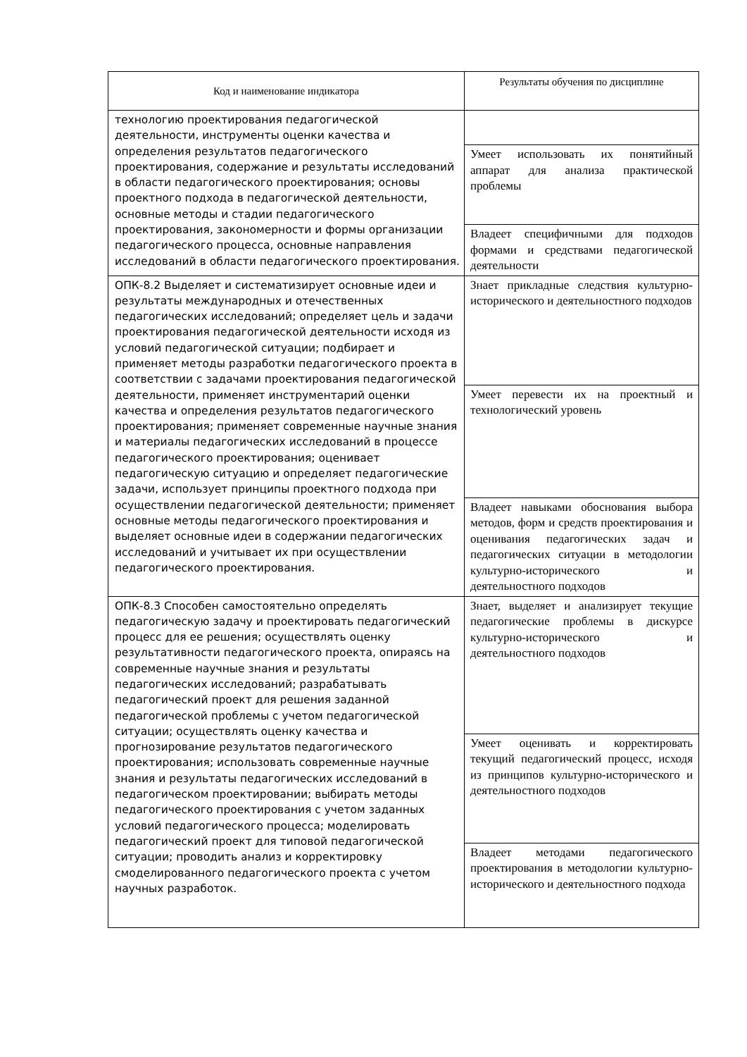| Код и наименование индикатора | Результаты обучения по дисциплине |
| --- | --- |
| технологию проектирования педагогической деятельности, инструменты оценки качества и определения результатов педагогического проектирования, содержание и результаты исследований в области педагогического проектирования; основы проектного подхода в педагогической деятельности, основные методы и стадии педагогического проектирования, закономерности и формы организации педагогического процесса, основные направления исследований в области педагогического проектирования. | |
| | Умеет использовать их понятийный аппарат для анализа практической проблемы |
| | Владеет специфичными для подходов формами и средствами педагогической деятельности |
| ОПК-8.2 Выделяет и систематизирует основные идеи и результаты международных и отечественных педагогических исследований; определяет цель и задачи проектирования педагогической деятельности исходя из условий педагогической ситуации; подбирает и применяет методы разработки педагогического проекта в соответствии с задачами проектирования педагогической деятельности, применяет инструментарий оценки качества и определения результатов педагогического проектирования; применяет современные научные знания и материалы педагогических исследований в процессе педагогического проектирования; оценивает педагогическую ситуацию и определяет педагогические задачи, использует принципы проектного подхода при осуществлении педагогической деятельности; применяет основные методы педагогического проектирования и выделяет основные идеи в содержании педагогических исследований и учитывает их при осуществлении педагогического проектирования. | Знает прикладные следствия культурно-исторического и деятельностного подходов |
| | Умеет перевести их на проектный и технологический уровень |
| | Владеет навыками обоснования выбора методов, форм и средств проектирования и оценивания педагогических задач и педагогических ситуации в методологии культурно-исторического и деятельностного подходов |
| ОПК-8.3 Способен самостоятельно определять педагогическую задачу и проектировать педагогический процесс для ее решения; осуществлять оценку результативности педагогического проекта, опираясь на современные научные знания и результаты педагогических исследований; разрабатывать педагогический проект для решения заданной педагогической проблемы с учетом педагогической ситуации; осуществлять оценку качества и прогнозирование результатов педагогического проектирования; использовать современные научные знания и результаты педагогических исследований в педагогическом проектировании; выбирать методы педагогического проектирования с учетом заданных условий педагогического процесса; моделировать педагогический проект для типовой педагогической ситуации; проводить анализ и корректировку смоделированного педагогического проекта с учетом научных разработок. | Знает, выделяет и анализирует текущие педагогические проблемы в дискурсе культурно-исторического и деятельностного подходов |
| | Умеет оценивать и корректировать текущий педагогический процесс, исходя из принципов культурно-исторического и деятельностного подходов |
| | Владеет методами педагогического проектирования в методологии культурно-исторического и деятельностного подхода |